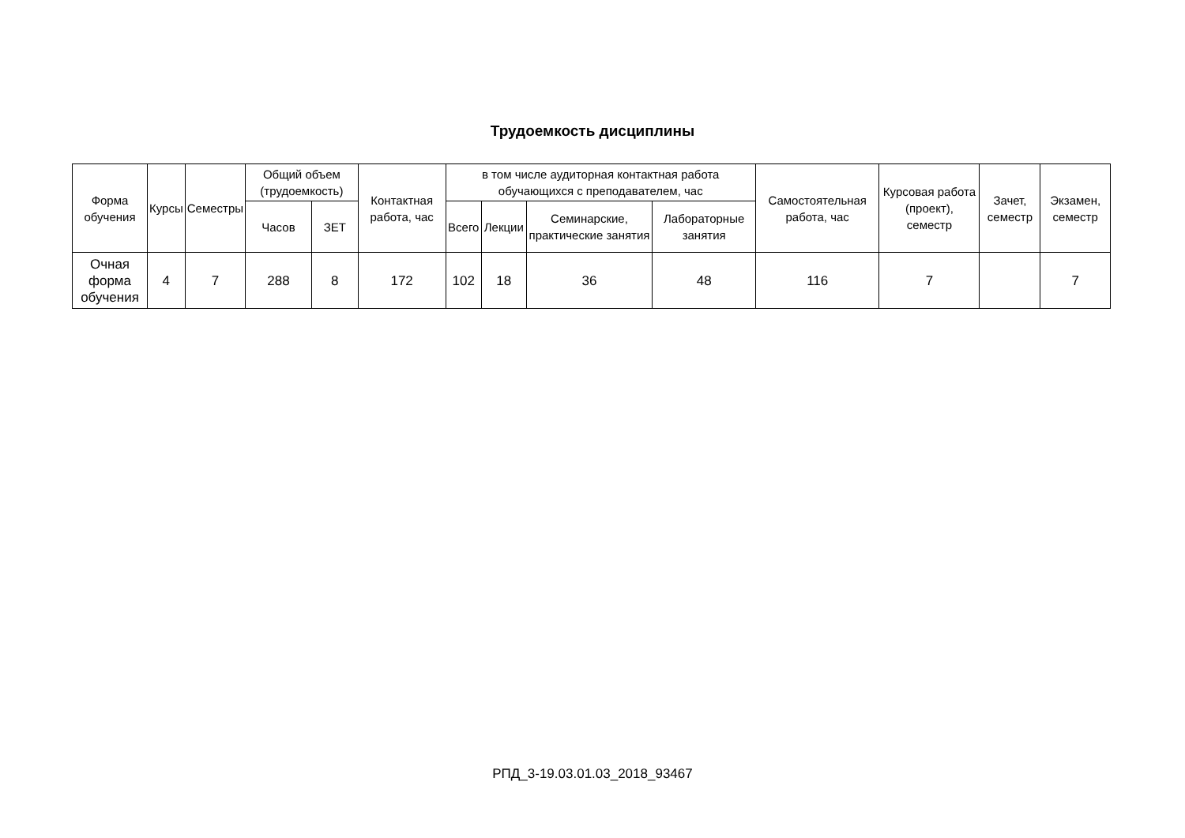Трудоемкость дисциплины
| Форма обучения | Курсы | Семестры | Общий объем (трудоемкость) | | Контактная работа, час | в том числе аудиторная контактная работа обучающихся с преподавателем, час | | | | Самостоятельная работа, час | Курсовая работа (проект), семестр | Зачет, семестр | Экзамен, семестр |
| --- | --- | --- | --- | --- | --- | --- | --- | --- | --- | --- | --- | --- | --- |
| | | | Часов | ЗЕТ | | Всего | Лекции | Семинарские, практические занятия | Лабораторные занятия | | | | |
| Очная форма обучения | 4 | 7 | 288 | 8 | 172 | 102 | 18 | 36 | 48 | 116 | 7 | | 7 |
РПД_3-19.03.01.03_2018_93467